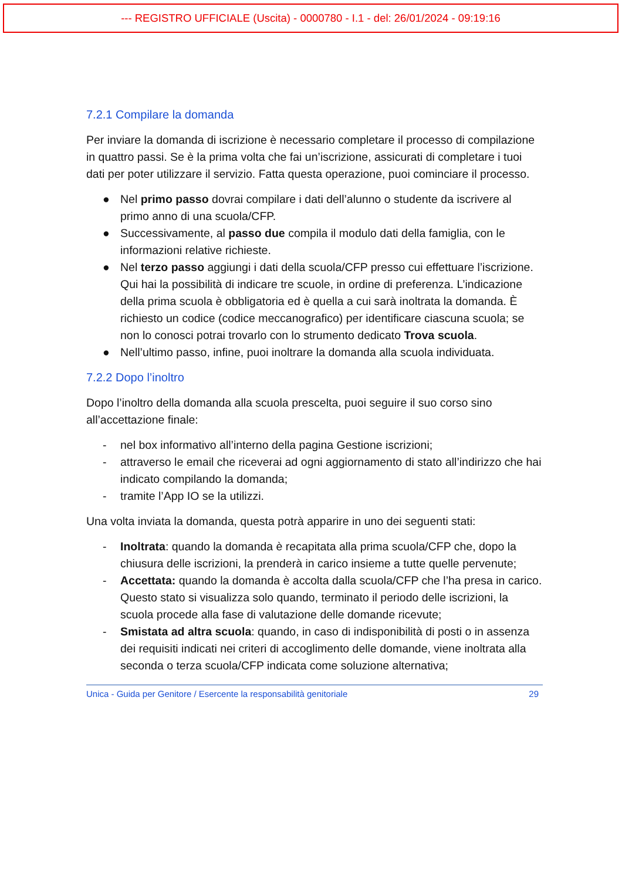--- REGISTRO UFFICIALE (Uscita) - 0000780 - I.1 - del: 26/01/2024 - 09:19:16
7.2.1 Compilare la domanda
Per inviare la domanda di iscrizione è necessario completare il processo di compilazione in quattro passi. Se è la prima volta che fai un’iscrizione, assicurati di completare i tuoi dati per poter utilizzare il servizio. Fatta questa operazione, puoi cominciare il processo.
● Nel primo passo dovrai compilare i dati dell’alunno o studente da iscrivere al primo anno di una scuola/CFP.
● Successivamente, al passo due compila il modulo dati della famiglia, con le informazioni relative richieste.
● Nel terzo passo aggiungi i dati della scuola/CFP presso cui effettuare l’iscrizione. Qui hai la possibilità di indicare tre scuole, in ordine di preferenza. L’indicazione della prima scuola è obbligatoria ed è quella a cui sarà inoltrata la domanda. È richiesto un codice (codice meccanografico) per identificare ciascuna scuola; se non lo conosci potrai trovarlo con lo strumento dedicato Trova scuola.
● Nell’ultimo passo, infine, puoi inoltrare la domanda alla scuola individuata.
7.2.2 Dopo l’inoltro
Dopo l’inoltro della domanda alla scuola prescelta, puoi seguire il suo corso sino all’accettazione finale:
- nel box informativo all’interno della pagina Gestione iscrizioni;
- attraverso le email che riceverai ad ogni aggiornamento di stato all’indirizzo che hai indicato compilando la domanda;
- tramite l’App IO se la utilizzi.
Una volta inviata la domanda, questa potrà apparire in uno dei seguenti stati:
- Inoltrata: quando la domanda è recapitata alla prima scuola/CFP che, dopo la chiusura delle iscrizioni, la prenderà in carico insieme a tutte quelle pervenute;
- Accettata: quando la domanda è accolta dalla scuola/CFP che l’ha presa in carico. Questo stato si visualizza solo quando, terminato il periodo delle iscrizioni, la scuola procede alla fase di valutazione delle domande ricevute;
- Smistata ad altra scuola: quando, in caso di indisponibilità di posti o in assenza dei requisiti indicati nei criteri di accoglimento delle domande, viene inoltrata alla seconda o terza scuola/CFP indicata come soluzione alternativa;
Unica - Guida per Genitore / Esercente la responsabilità genitoriale 29